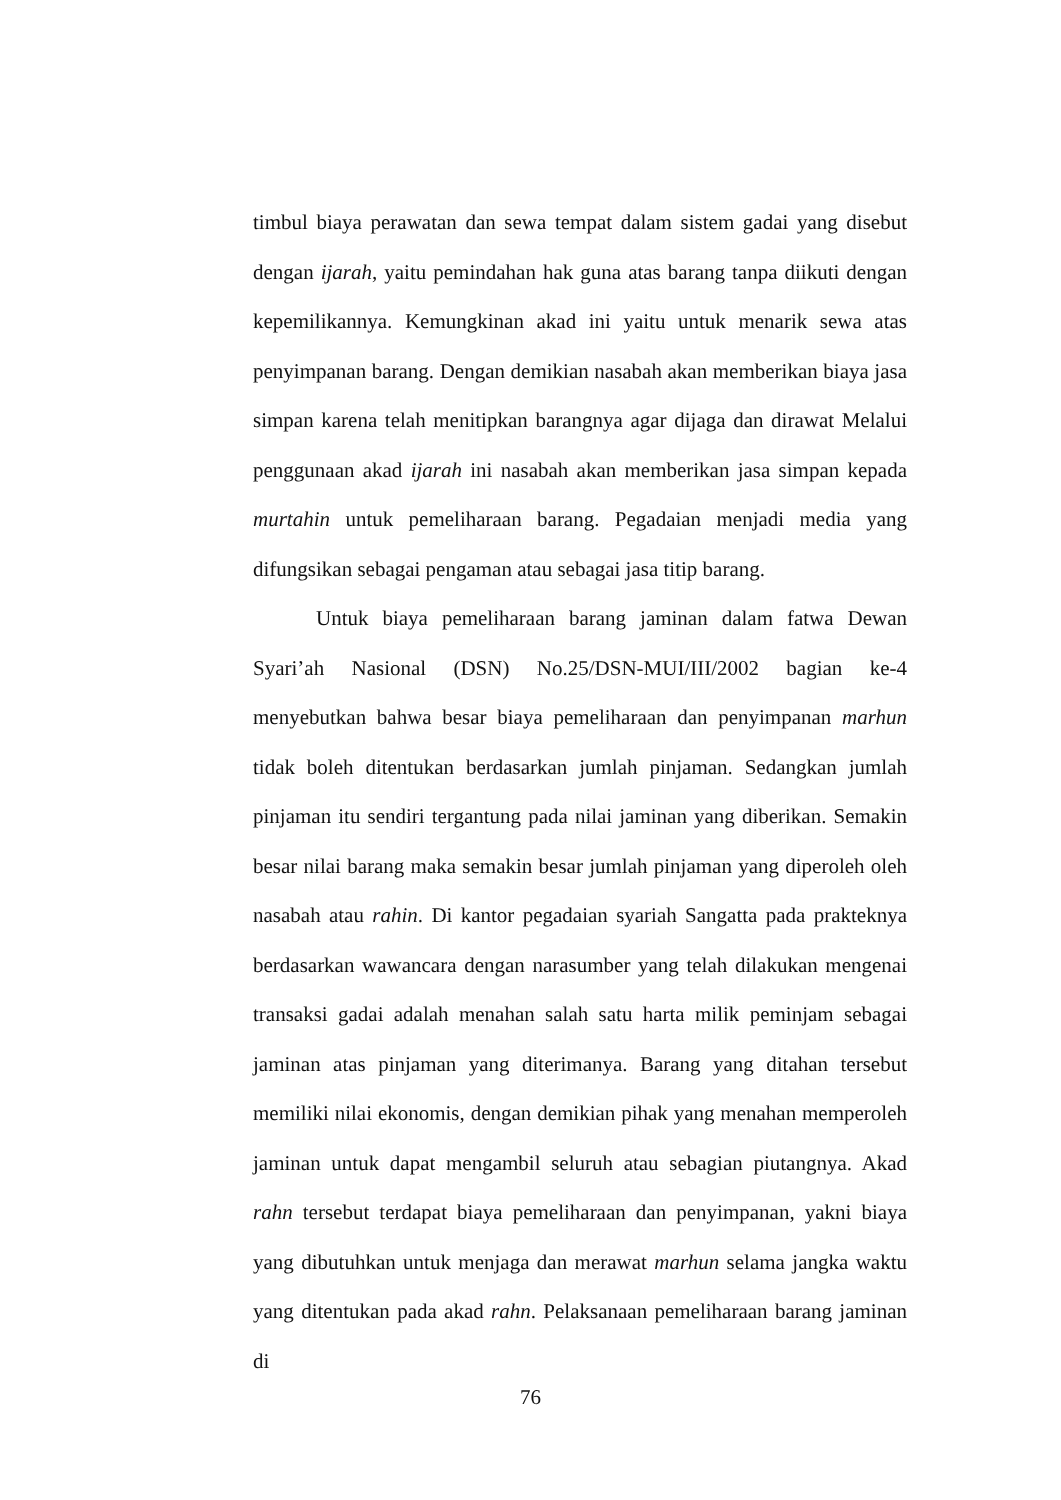timbul biaya perawatan dan sewa tempat dalam sistem gadai yang disebut dengan ijarah, yaitu pemindahan hak guna atas barang tanpa diikuti dengan kepemilikannya. Kemungkinan akad ini yaitu untuk menarik sewa atas penyimpanan barang. Dengan demikian nasabah akan memberikan biaya jasa simpan karena telah menitipkan barangnya agar dijaga dan dirawat Melalui penggunaan akad ijarah ini nasabah akan memberikan jasa simpan kepada murtahin untuk pemeliharaan barang. Pegadaian menjadi media yang difungsikan sebagai pengaman atau sebagai jasa titip barang.
Untuk biaya pemeliharaan barang jaminan dalam fatwa Dewan Syari’ah Nasional (DSN) No.25/DSN-MUI/III/2002 bagian ke-4 menyebutkan bahwa besar biaya pemeliharaan dan penyimpanan marhun tidak boleh ditentukan berdasarkan jumlah pinjaman. Sedangkan jumlah pinjaman itu sendiri tergantung pada nilai jaminan yang diberikan. Semakin besar nilai barang maka semakin besar jumlah pinjaman yang diperoleh oleh nasabah atau rahin. Di kantor pegadaian syariah Sangatta pada prakteknya berdasarkan wawancara dengan narasumber yang telah dilakukan mengenai transaksi gadai adalah menahan salah satu harta milik peminjam sebagai jaminan atas pinjaman yang diterimanya. Barang yang ditahan tersebut memiliki nilai ekonomis, dengan demikian pihak yang menahan memperoleh jaminan untuk dapat mengambil seluruh atau sebagian piutangnya. Akad rahn tersebut terdapat biaya pemeliharaan dan penyimpanan, yakni biaya yang dibutuhkan untuk menjaga dan merawat marhun selama jangka waktu yang ditentukan pada akad rahn. Pelaksanaan pemeliharaan barang jaminan di
76